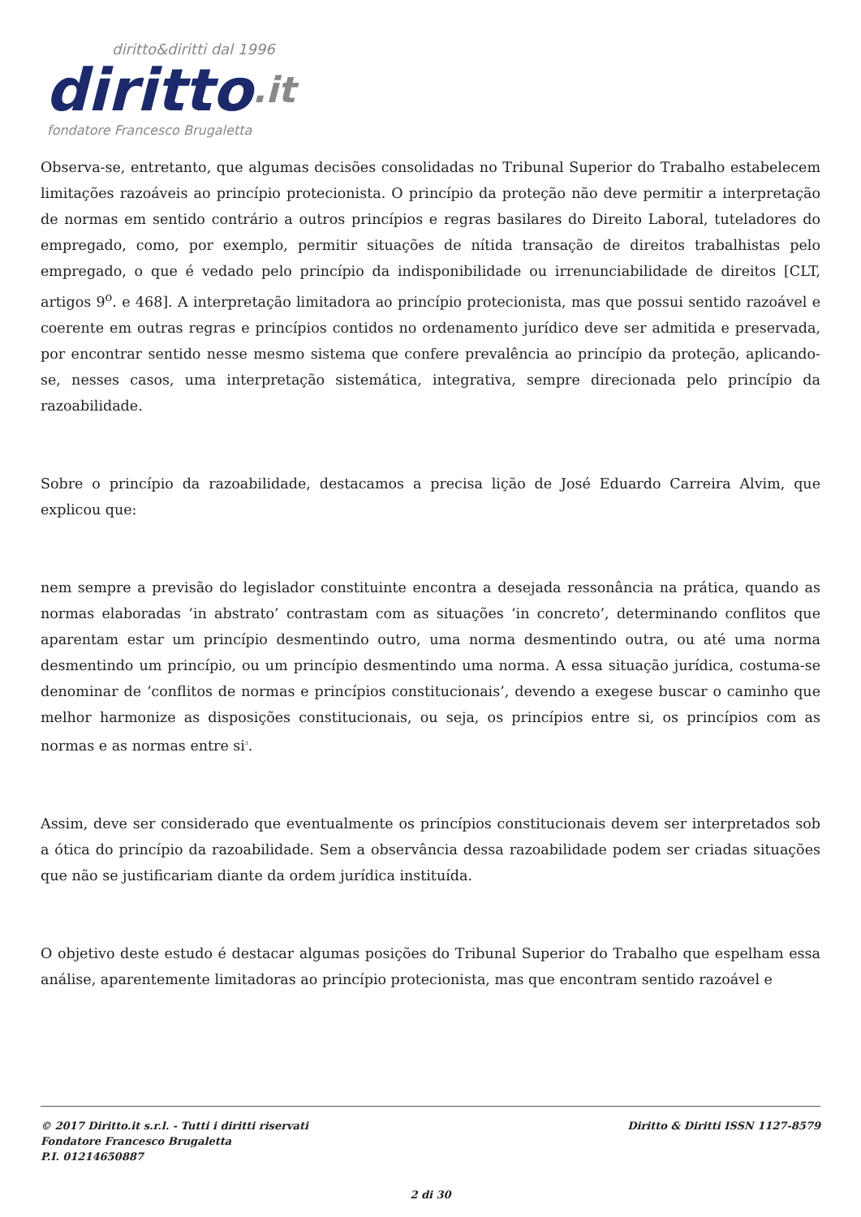diritto&diritti dal 1996
diritto.it
fondatore Francesco Brugaletta
Observa-se, entretanto, que algumas decisões consolidadas no Tribunal Superior do Trabalho estabelecem limitações razoáveis ao princípio protecionista. O princípio da proteção não deve permitir a interpretação de normas em sentido contrário a outros princípios e regras basilares do Direito Laboral, tuteladores do empregado, como, por exemplo, permitir situações de nítida transação de direitos trabalhistas pelo empregado, o que é vedado pelo princípio da indisponibilidade ou irrenunciabilidade de direitos [CLT, artigos 9<sup>o</sup>. e 468]. A interpretação limitadora ao princípio protecionista, mas que possui sentido razoável e coerente em outras regras e princípios contidos no ordenamento jurídico deve ser admitida e preservada, por encontrar sentido nesse mesmo sistema que confere prevalência ao princípio da proteção, aplicando-se, nesses casos, uma interpretação sistemática, integrativa, sempre direcionada pelo princípio da razoabilidade.
Sobre o princípio da razoabilidade, destacamos a precisa lição de José Eduardo Carreira Alvim, que explicou que:
nem sempre a previsão do legislador constituinte encontra a desejada ressonância na prática, quando as normas elaboradas ‘in abstrato’ contrastam com as situações ‘in concreto’, determinando conflitos que aparentam estar um princípio desmentindo outro, uma norma desmentindo outra, ou até uma norma desmentindo um princípio, ou um princípio desmentindo uma norma. A essa situação jurídica, costuma-se denominar de ‘conflitos de normas e princípios constitucionais’, devendo a exegese buscar o caminho que melhor harmonize as disposições constitucionais, ou seja, os princípios entre si, os princípios com as normas e as normas entre si<sup>3</sup>.
Assim, deve ser considerado que eventualmente os princípios constitucionais devem ser interpretados sob a ótica do princípio da razoabilidade. Sem a observância dessa razoabilidade podem ser criadas situações que não se justificariam diante da ordem jurídica instituída.
O objetivo deste estudo é destacar algumas posições do Tribunal Superior do Trabalho que espelham essa análise, aparentemente limitadoras ao princípio protecionista, mas que encontram sentido razoável e
© 2017 Diritto.it s.r.l. - Tutti i diritti riservati
Fondatore Francesco Brugaletta
P.I. 01214650887
Diritto & Diritti ISSN 1127-8579
2 di 30